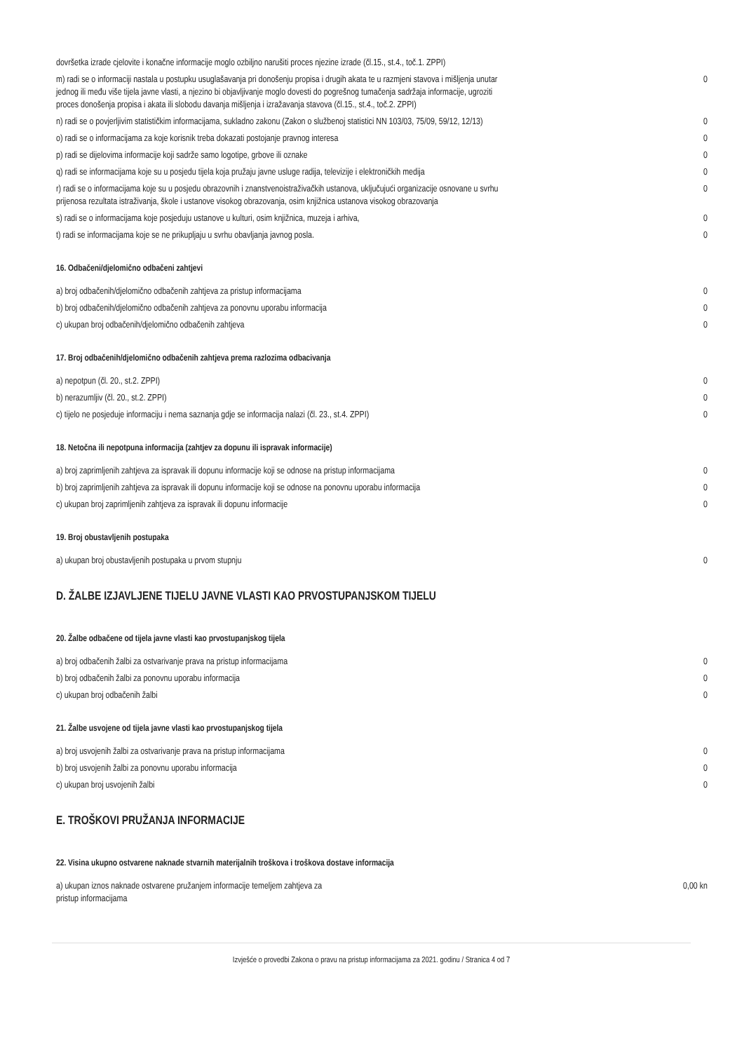| dovršetka izrade cjelovite i konačne informacije moglo ozbiljno narušiti proces njezine izrade (čl.15., st.4., toč.1. ZPPI) | |
| m) radi se o informaciji nastala u postupku usuglašavanja pri donošenju propisa i drugih akata te u razmjeni stavova i mišljenja unutar jednog ili među više tijela javne vlasti, a njezino bi objavljivanje moglo dovesti do pogrešnog tumačenja sadržaja informacije, ugroziti proces donošenja propisa i akata ili slobodu davanja mišljenja i izražavanja stavova (čl.15., st.4., toč.2. ZPPI) | 0 |
| n) radi se o povjerljivim statističkim informacijama, sukladno zakonu (Zakon o službenoj statistici NN 103/03, 75/09, 59/12, 12/13) | 0 |
| o) radi se o informacijama za koje korisnik treba dokazati postojanje pravnog interesa | 0 |
| p) radi se dijelovima informacije koji sadrže samo logotipe, grbove ili oznake | 0 |
| q) radi se informacijama koje su u posjedu tijela koja pružaju javne usluge radija, televizije i elektroničkih medija | 0 |
| r) radi se o informacijama koje su u posjedu obrazovnih i znanstvenoistraživačkih ustanova, uključujući organizacije osnovane u svrhu prijenosa rezultata istraživanja, škole i ustanove visokog obrazovanja, osim knjižnica ustanova visokog obrazovanja | 0 |
| s) radi se o informacijama koje posjeduju ustanove u kulturi, osim knjižnica, muzeja i arhiva, | 0 |
| t) radi se informacijama koje se ne prikupljaju u svrhu obavljanja javnog posla. | 0 |
16. Odbačeni/djelomično odbačeni zahtjevi
| a) broj odbačenih/djelomično odbačenih zahtjeva za pristup informacijama | 0 |
| b) broj odbačenih/djelomično odbačenih zahtjeva za ponovnu uporabu informacija | 0 |
| c) ukupan broj odbačenih/djelomično odbačenih zahtjeva | 0 |
17. Broj odbačenih/djelomično odbačenih zahtjeva prema razlozima odbacivanja
| a) nepotpun (čl. 20., st.2. ZPPI) | 0 |
| b) nerazumljiv (čl. 20., st.2. ZPPI) | 0 |
| c) tijelo ne posjeduje informaciju i nema saznanja gdje se informacija nalazi (čl. 23., st.4. ZPPI) | 0 |
18. Netočna ili nepotpuna informacija (zahtjev za dopunu ili ispravak informacije)
| a) broj zaprimljenih zahtjeva za ispravak ili dopunu informacije koji se odnose na pristup informacijama | 0 |
| b) broj zaprimljenih zahtjeva za ispravak ili dopunu informacije koji se odnose na ponovnu uporabu informacija | 0 |
| c) ukupan broj zaprimljenih zahtjeva za ispravak ili dopunu informacije | 0 |
19. Broj obustavljenih postupaka
| a) ukupan broj obustavljenih postupaka u prvom stupnju | 0 |
D. ŽALBE IZJAVLJENE TIJELU JAVNE VLASTI KAO PRVOSTUPANJSKOM TIJELU
20. Žalbe odbačene od tijela javne vlasti kao prvostupanjskog tijela
| a) broj odbačenih žalbi za ostvarivanje prava na pristup informacijama | 0 |
| b) broj odbačenih žalbi za ponovnu uporabu informacija | 0 |
| c) ukupan broj odbačenih žalbi | 0 |
21. Žalbe usvojene od tijela javne vlasti kao prvostupanjskog tijela
| a) broj usvojenih žalbi za ostvarivanje prava na pristup informacijama | 0 |
| b) broj usvojenih žalbi za ponovnu uporabu informacija | 0 |
| c) ukupan broj usvojenih žalbi | 0 |
E. TROŠKOVI PRUŽANJA INFORMACIJE
22. Visina ukupno ostvarene naknade stvarnih materijalnih troškova i troškova dostave informacija
| a) ukupan iznos naknade ostvarene pružanjem informacije temeljem zahtjeva za pristup informacijama | 0,00 kn |
Izvješće o provedbi Zakona o pravu na pristup informacijama za 2021. godinu / Stranica 4 od 7